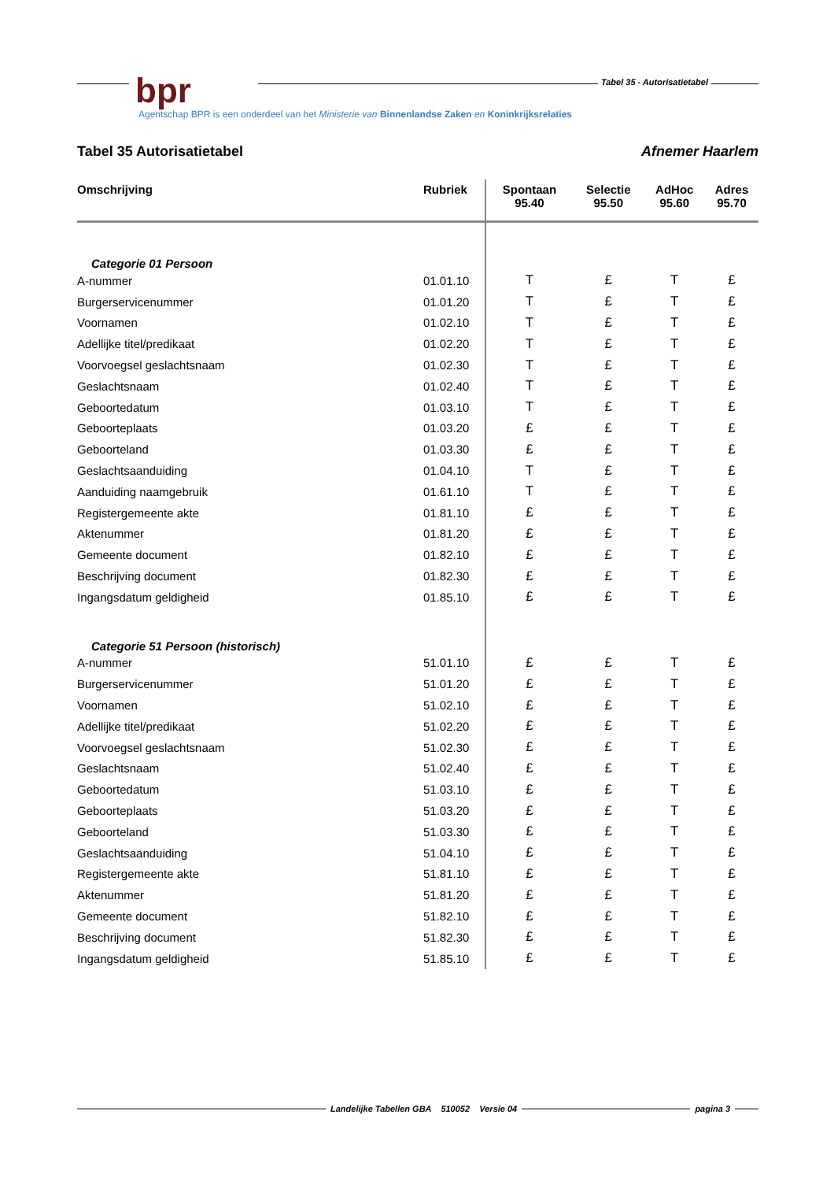Tabel 35 - Autorisatietabel
bpr
Agentschap BPR is een onderdeel van het Ministerie van Binnenlandse Zaken en Koninkrijksrelaties
Tabel 35 Autorisatietabel Afnemer Haarlem
| Omschrijving | Rubriek | Spontaan 95.40 | Selectie 95.50 | AdHoc 95.60 | Adres 95.70 |
| --- | --- | --- | --- | --- | --- |
| Categorie 01 Persoon | | | | | |
| A-nummer | 01.01.10 | T | £ | T | £ |
| Burgerservicenummer | 01.01.20 | T | £ | T | £ |
| Voornamen | 01.02.10 | T | £ | T | £ |
| Adellijke titel/predikaat | 01.02.20 | T | £ | T | £ |
| Voorvoegsel geslachtsnaam | 01.02.30 | T | £ | T | £ |
| Geslachtsnaam | 01.02.40 | T | £ | T | £ |
| Geboortedatum | 01.03.10 | T | £ | T | £ |
| Geboorteplaats | 01.03.20 | £ | £ | T | £ |
| Geboorteland | 01.03.30 | £ | £ | T | £ |
| Geslachtsaanduiding | 01.04.10 | T | £ | T | £ |
| Aanduiding naamgebruik | 01.61.10 | T | £ | T | £ |
| Registergemeente akte | 01.81.10 | £ | £ | T | £ |
| Aktenummer | 01.81.20 | £ | £ | T | £ |
| Gemeente document | 01.82.10 | £ | £ | T | £ |
| Beschrijving document | 01.82.30 | £ | £ | T | £ |
| Ingangsdatum geldigheid | 01.85.10 | £ | £ | T | £ |
| Categorie 51 Persoon (historisch) | | | | | |
| A-nummer | 51.01.10 | £ | £ | T | £ |
| Burgerservicenummer | 51.01.20 | £ | £ | T | £ |
| Voornamen | 51.02.10 | £ | £ | T | £ |
| Adellijke titel/predikaat | 51.02.20 | £ | £ | T | £ |
| Voorvoegsel geslachtsnaam | 51.02.30 | £ | £ | T | £ |
| Geslachtsnaam | 51.02.40 | £ | £ | T | £ |
| Geboortedatum | 51.03.10 | £ | £ | T | £ |
| Geboorteplaats | 51.03.20 | £ | £ | T | £ |
| Geboorteland | 51.03.30 | £ | £ | T | £ |
| Geslachtsaanduiding | 51.04.10 | £ | £ | T | £ |
| Registergemeente akte | 51.81.10 | £ | £ | T | £ |
| Aktenummer | 51.81.20 | £ | £ | T | £ |
| Gemeente document | 51.82.10 | £ | £ | T | £ |
| Beschrijving document | 51.82.30 | £ | £ | T | £ |
| Ingangsdatum geldigheid | 51.85.10 | £ | £ | T | £ |
Landelijke Tabellen GBA 510052 Versie 04 pagina 3